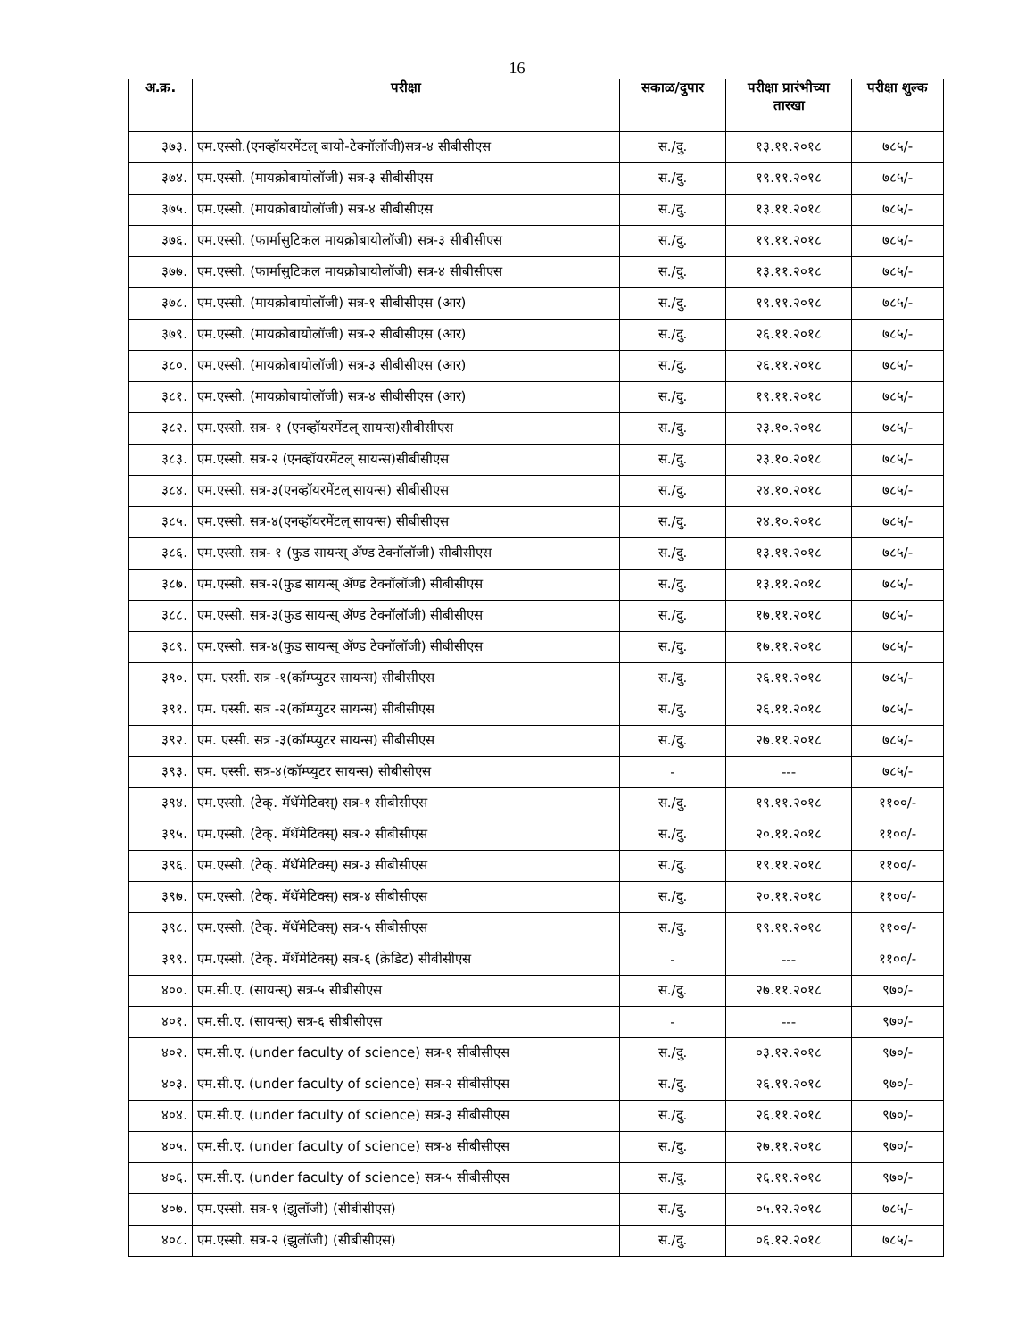16
| अ.क्र. | परीक्षा | सकाळ/दुपार | परीक्षा प्रारंभीच्या तारखा | परीक्षा शुल्क |
| --- | --- | --- | --- | --- |
| ३७३. | एम.एस्सी.(एनव्हॉयरमेंटल् बायो-टेक्नॉलॉजी)सत्र-४ सीबीसीएस | स./दु. | १३.११.२०१८ | ७८५/- |
| ३७४. | एम.एस्सी. (मायक्रोबायोलॉजी) सत्र-३ सीबीसीएस | स./दु. | १९.११.२०१८ | ७८५/- |
| ३७५. | एम.एस्सी. (मायक्रोबायोलॉजी) सत्र-४ सीबीसीएस | स./दु. | १३.११.२०१८ | ७८५/- |
| ३७६. | एम.एस्सी. (फार्मासुटिकल मायक्रोबायोलॉजी) सत्र-३ सीबीसीएस | स./दु. | १९.११.२०१८ | ७८५/- |
| ३७७. | एम.एस्सी. (फार्मासुटिकल मायक्रोबायोलॉजी) सत्र-४ सीबीसीएस | स./दु. | १३.११.२०१८ | ७८५/- |
| ३७८. | एम.एस्सी. (मायक्रोबायोलॉजी) सत्र-१ सीबीसीएस (आर) | स./दु. | १९.११.२०१८ | ७८५/- |
| ३७९. | एम.एस्सी. (मायक्रोबायोलॉजी) सत्र-२ सीबीसीएस (आर) | स./दु. | २६.११.२०१८ | ७८५/- |
| ३८०. | एम.एस्सी. (मायक्रोबायोलॉजी) सत्र-३ सीबीसीएस (आर) | स./दु. | २६.११.२०१८ | ७८५/- |
| ३८१. | एम.एस्सी. (मायक्रोबायोलॉजी) सत्र-४ सीबीसीएस (आर) | स./दु. | १९.११.२०१८ | ७८५/- |
| ३८२. | एम.एस्सी. सत्र- १ (एनव्हॉयरमेंटल् सायन्स)सीबीसीएस | स./दु. | २३.१०.२०१८ | ७८५/- |
| ३८३. | एम.एस्सी. सत्र-२ (एनव्हॉयरमेंटल् सायन्स)सीबीसीएस | स./दु. | २३.१०.२०१८ | ७८५/- |
| ३८४. | एम.एस्सी. सत्र-३(एनव्हॉयरमेंटल् सायन्स) सीबीसीएस | स./दु. | २४.१०.२०१८ | ७८५/- |
| ३८५. | एम.एस्सी. सत्र-४(एनव्हॉयरमेंटल् सायन्स) सीबीसीएस | स./दु. | २४.१०.२०१८ | ७८५/- |
| ३८६. | एम.एस्सी. सत्र- १ (फुड सायन्स् ॲण्ड टेक्नॉलॉजी) सीबीसीएस | स./दु. | १३.११.२०१८ | ७८५/- |
| ३८७. | एम.एस्सी. सत्र-२(फुड सायन्स् ॲण्ड टेक्नॉलॉजी) सीबीसीएस | स./दु. | १३.११.२०१८ | ७८५/- |
| ३८८. | एम.एस्सी. सत्र-३(फुड सायन्स् ॲण्ड टेक्नॉलॉजी) सीबीसीएस | स./दु. | १७.११.२०१८ | ७८५/- |
| ३८९. | एम.एस्सी. सत्र-४(फुड सायन्स् ॲण्ड टेक्नॉलॉजी) सीबीसीएस | स./दु. | १७.११.२०१८ | ७८५/- |
| ३९०. | एम. एस्सी. सत्र -१(कॉम्प्युटर सायन्स) सीबीसीएस | स./दु. | २६.११.२०१८ | ७८५/- |
| ३९१. | एम. एस्सी. सत्र -२(कॉम्प्युटर सायन्स) सीबीसीएस | स./दु. | २६.११.२०१८ | ७८५/- |
| ३९२. | एम. एस्सी. सत्र -३(कॉम्प्युटर सायन्स) सीबीसीएस | स./दु. | २७.११.२०१८ | ७८५/- |
| ३९३. | एम. एस्सी. सत्र-४(कॉम्प्युटर सायन्स) सीबीसीएस | - | --- | ७८५/- |
| ३९४. | एम.एस्सी. (टेक्. मॅथॅमेटिक्स्) सत्र-१ सीबीसीएस | स./दु. | १९.११.२०१८ | ११००/- |
| ३९५. | एम.एस्सी. (टेक्. मॅथॅमेटिक्स्) सत्र-२ सीबीसीएस | स./दु. | २०.११.२०१८ | ११००/- |
| ३९६. | एम.एस्सी. (टेक्. मॅथॅमेटिक्स्) सत्र-३ सीबीसीएस | स./दु. | १९.११.२०१८ | ११००/- |
| ३९७. | एम.एस्सी. (टेक्. मॅथॅमेटिक्स्) सत्र-४ सीबीसीएस | स./दु. | २०.११.२०१८ | ११००/- |
| ३९८. | एम.एस्सी. (टेक्. मॅथॅमेटिक्स्) सत्र-५ सीबीसीएस | स./दु. | १९.११.२०१८ | ११००/- |
| ३९९. | एम.एस्सी. (टेक्. मॅथॅमेटिक्स्) सत्र-६ (क्रेडिट) सीबीसीएस | - | --- | ११००/- |
| ४००. | एम.सी.ए. (सायन्स्) सत्र-५ सीबीसीएस | स./दु. | २७.११.२०१८ | ९७०/- |
| ४०१. | एम.सी.ए. (सायन्स्) सत्र-६ सीबीसीएस | - | --- | ९७०/- |
| ४०२. | एम.सी.ए. (under faculty of science) सत्र-१ सीबीसीएस | स./दु. | ०३.१२.२०१८ | ९७०/- |
| ४०३. | एम.सी.ए. (under faculty of science) सत्र-२ सीबीसीएस | स./दु. | २६.११.२०१८ | ९७०/- |
| ४०४. | एम.सी.ए. (under faculty of science) सत्र-३ सीबीसीएस | स./दु. | २६.११.२०१८ | ९७०/- |
| ४०५. | एम.सी.ए. (under faculty of science) सत्र-४ सीबीसीएस | स./दु. | २७.११.२०१८ | ९७०/- |
| ४०६. | एम.सी.ए. (under faculty of science) सत्र-५ सीबीसीएस | स./दु. | २६.११.२०१८ | ९७०/- |
| ४०७. | एम.एस्सी. सत्र-१ (झुलॉजी) (सीबीसीएस) | स./दु. | ०५.१२.२०१८ | ७८५/- |
| ४०८. | एम.एस्सी. सत्र-२ (झुलॉजी) (सीबीसीएस) | स./दु. | ०६.१२.२०१८ | ७८५/- |